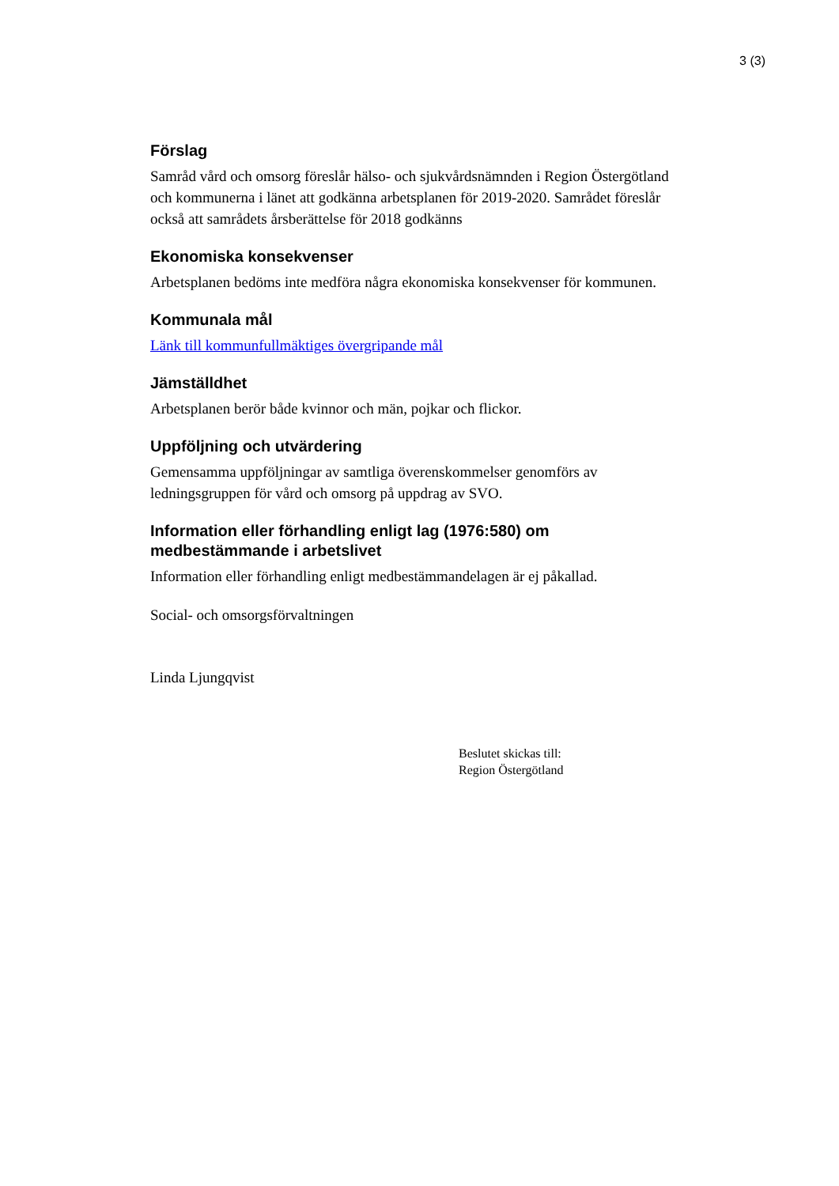3 (3)
Förslag
Samråd vård och omsorg föreslår hälso- och sjukvårdsnämnden i Region Östergötland och kommunerna i länet att godkänna arbetsplanen för 2019-2020. Samrådet föreslår också att samrådets årsberättelse för 2018 godkänns
Ekonomiska konsekvenser
Arbetsplanen bedöms inte medföra några ekonomiska konsekvenser för kommunen.
Kommunala mål
Länk till kommunfullmäktiges övergripande mål
Jämställdhet
Arbetsplanen berör både kvinnor och män, pojkar och flickor.
Uppföljning och utvärdering
Gemensamma uppföljningar av samtliga överenskommelser genomförs av ledningsgruppen för vård och omsorg på uppdrag av SVO.
Information eller förhandling enligt lag (1976:580) om medbestämmande i arbetslivet
Information eller förhandling enligt medbestämmandelagen är ej påkallad.
Social- och omsorgsförvaltningen
Linda Ljungqvist
Beslutet skickas till:
Region Östergötland